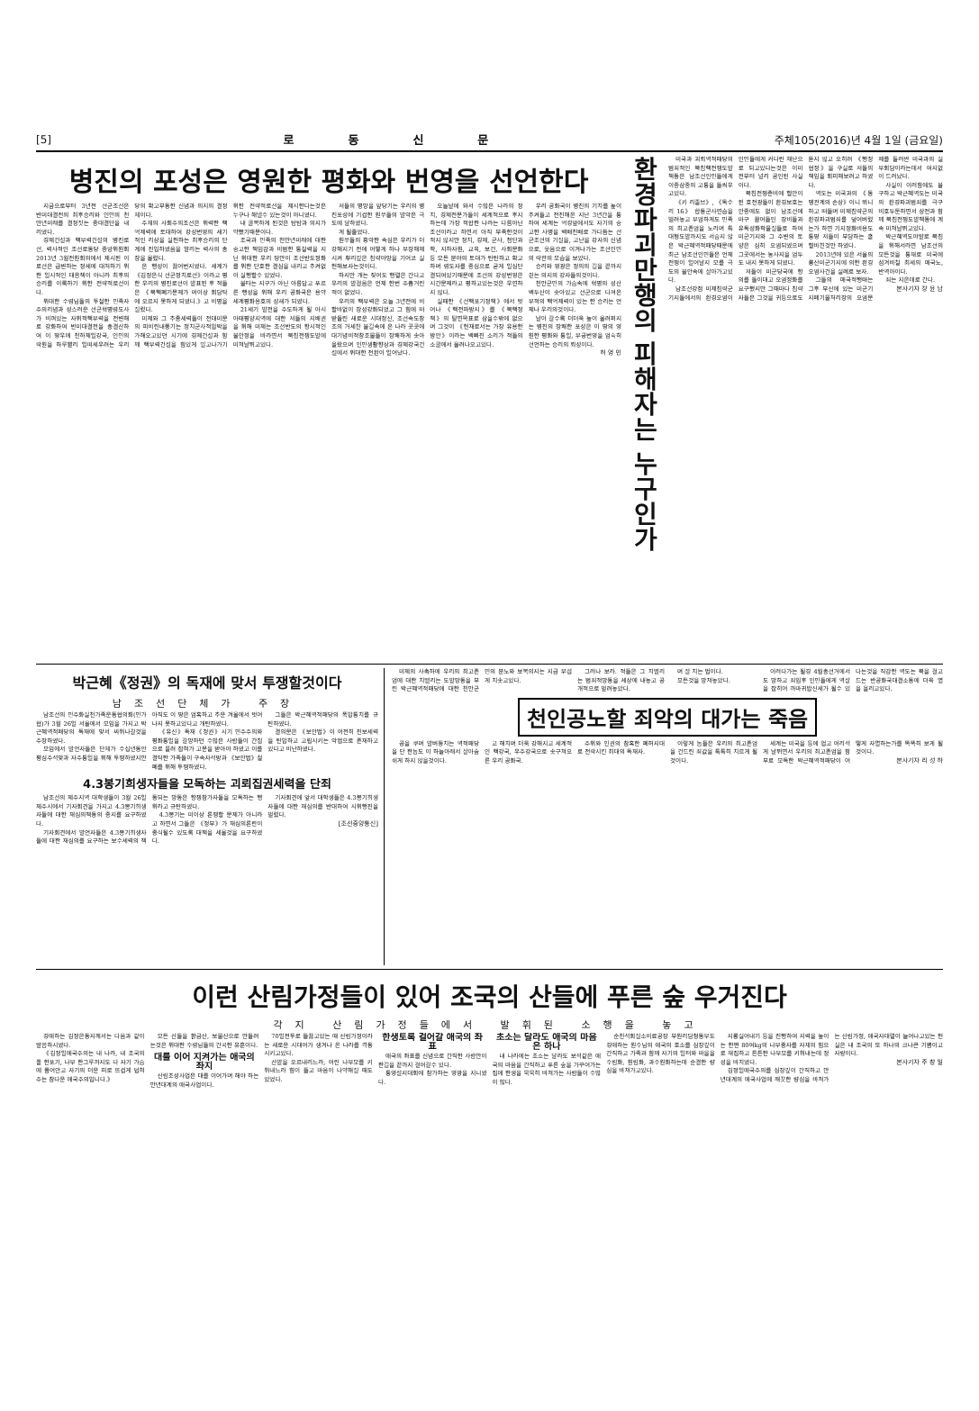[5] 로동신문 주체105(2016)년 4월 1일 (금요일)
병진의 포성은 영원한 평화와 번영을 선언한다
지금으로부터 3년전 선군조선은 반미대결전의 최후승리와 인민의 천만년미래를 결정짓는 중대결단을 내리였다.
경제건설과 핵무력건설의 병진로선, 력사적인 조선로동당 중앙위원회 2013년 3월전원회의에서 제시된 이 로선은 급변하는 정세에 대처하기 위한 일시적인 대응책이 아니라 최후의 승리를 이룩하기 위한 전략적로선이다.
위대한 수령님들의 투철한 민족자주의리념과 성스러운 선군혁명령도사가 비껴있는 자위적핵무력을 전변해로 강화하여 반미대결전을 총결산하여 이 땅우에 천하제일강국, 인민의 락원을 하루빨리 일떠세우려는 우리 당의 확고부동한 신념과 의지의 결정체이다.
주체의 사회주의조선은 위력한 핵억제력에 토대하여 강성번영의 세기적인 리상을 실현하는 최후승리의 단계에 진입하였음을 알리는 력사의 총장을 울렸다.
온 행성이 끓어번지였다. 세계가 《김정은식 선군정치로선》이라고 평한 우리의 병진로선이 발표된 후 적들은 《북핵폐기문제가 머이상 회담탁에 오르지 못하게 되였다.》고 비명을 질렀다.
미제와 그 추종세력들이 전대미문의 피비린내풍기는 정치군사적압박을 가해오고있던 시기에 경제건설과 함께 핵무력건설을 힘있게 밀고나가기 위한 전략적로선을 제시한다는것은 누구나 해낼수 있는것이 아니였다.
내 굴복하게 된것은 탐탐과 의지가 약했기때문이다.
조국과 민족의 천만년미래에 대한 숭고한 책임감과 비범한 통찰력을 지닌 위대한 우리 탕만이 조선반도정화를 위한 단호한 결심을 내리고 추켜없이 실행할수 있었다.
불타는 지구가 아닌 아름답고 푸르른 행성을 위해 우리 공화국은 용약 세계평화옹호의 성새가 되였다.
21세기 발전을 주도하게 될 아시아태평양지역에 대한 저들의 지배권을 위해 미제는 조선반도의 항시적인 불안정을 바라면서 북침전쟁도발에 미쳐날뛰고있다.
저들의 명망을 앞당기는 우리의 병진포성에 기겁한 원쑤들의 발악은 극도에 달하였다.
게 될줄었다.
원쑤들의 흉악한 속심은 우리가 더 강해지기 전에 어떻게 하나 무장해제시켜 뿌리깊은 침략야망을 기어코 실현해보자는것이다.
하지만 개는 짖어도 행렬은 간다고 우리의 발걸음은 언제 한번 주춤거린적이 없었다.
우리의 핵무력은 오늘 3년전에 비할바없이 장성강화되었고 그 힘에 떠받들린 새로운 시대정신, 조선속도창조의 거세찬 불길속에 온 나라 곳곳에 대기념비적창조물들이 장쾌하게 솟아올랐으며 인민생활향상과 경제강국건설에서 위대한 전환이 일어났다.
오늘날에 와서 수많은 나라의 정치, 경제전문가들이 세계적으로 후지하는데 가장 적합한 나라는 다름아닌 조선이라고 하면서 아직 부족한것이 적지 않지만 정치, 경제, 군사, 첨단과학, 지하자원, 교육, 보건, 사회문화 등 모든 분야의 토대가 탄탄하고 확고하며 령도자를 중심으로 굳게 일심단결되여있기때문에 조선의 강성번영은 시간문제라고 평하고있는것은 우연하지 않다.
실패한 《선핵포기정책》에서 벗어나 《핵전파방지》를 《북핵정책》의 탈면목표로 삼을수밖에 없으며 그것이 《현재로서는 가장 유용한 방안》이라는 백빠진 소리가 적들의 소굴에서 울려나오고있다.
우리 공화국이 병진의 기치를 높이 추켜들고 전진해온 지난 3년간을 통하여 세계는 억경앞에서도 자기의 숭고한 사명을 백배천배로 가다듬는 선군조선의 기질을, 고난을 강자의 신념으로, 웃음으로 이겨나가는 조선인민의 락관의 모습을 보았다.
승리와 영광은 정의의 길을 끝까지 걷는 의지의 강자들의것이다.
천만군민의 가슴속에 혁명의 성산 백두산이 솟아있고 선군으로 다져온 무적의 핵억제력이 있는 한 승리는 언제나 우리의것이다.
날이 갈수록 더더욱 높이 울려퍼지는 병진의 장쾌한 포성은 이 땅의 영원한 평화와 통일, 무궁번영을 엄숙히 선언하는 승리의 뢰성이다.
허 영 민
환경파괴만행의 피해자는 누구인가
미국과 괴뢰역적패당의 범죄적인 북침핵전쟁도발책동은 남조선인민들에게 이중삼중의 고통을 들씌우고있다.
《키 리졸브》, 《독수리 16》 합동군사연습을 벌려놓고 무엄하게도 민족의 최고존엄을 노리며 특대형도발까지도 서슴지 않은 박근혜역적패당때문에 최근 남조선인민들은 언제 전쟁이 일어날지 모를 극도의 불안속에 살아가고있다.
남조선강점 미제침략군기지들에서의 환경오염이 인민들에게 커다란 재난으로 되고있다는것은 이미 전부터 널리 공인된 사실이다.
북침전쟁준비에 혈안이 된 호전광들이 환경보호는 안중에도 없이 남조선에 마구 끌어들인 장비들과 유독성화학물질들로 하여 미군기지와 그 주변의 토양은 심히 오염되였으며 그곳에서는 농사지을 엄두도 내지 못하게 되였다.
저들이 미군당국에 항의를 들이대고 오염정화를 요구했지만 그때마다 침략자들은 그것을 귀등으로도 듣지 않고 오히려 《행정협정》을 구실로 저들의 책임을 회피해보려고 하였다.
역도는 미국과의 《동맹관계의 손상》이니 뭐니 하고 떠들며 미제침략군의 환경파괴범죄를 덮어버렸는가 하면 기지정화비용도 통땅 저들이 부담하는 출혈바친것만 하였다.
2013년에 있은 서울의 룡산미군기지에 의한 환경오염사건을 실례로 보자.
그들의 매국적행태는 그후 부산에 있는 미군기지페기물처리장의 오염문제를 둘러싼 미국과의 실무회담이라는데서 여지없이 드러났다.
사실이 이러함에도 불구하고 박근혜역도는 미국의 환경파괴범죄를 극구 비호두둔하면서 상전과 함께 북침전쟁도발책동에 계속 미쳐날뛰고있다.
박근혜역도야말로 북침을 위해서라면 남조선의 모든것을 통채로 미국에 섬겨바칠 최세의 매국노, 반역아이다.
죄는 지은데로 간다.
본사기자 장 윤 남
박근혜《정권》의 독재에 맞서 투쟁할것이다
남조선단체가 주장
남조선의 민주화실천가족운동협의회(민가협)가 3월 26일 서울에서 모임을 가지고 박근혜역적패당의 독재에 맞서 싸워나갈것을 주장하였다.
모임에서 발언자들은 단체가 수십년동안 평심주석맞과 자주통일을 위해 투쟁하였지만 아직도 이 땅은 엄혹하고 추운 겨울에서 벗어나지 못하고있다고 개탄하였다.
《유신》독재《정권》시기 민주주의와 평화통일을 갈망하던 수많은 사람들이 간첩으로 몰려 잡혀가 고문을 받아야 하였고 이를 결탁한 가족들이 구속자석방과 《보안법》철폐를 위해 투쟁하였다.
그들은 박근혜역적패당의 폭압통치를 규탄하였다.
결의문은 《보안법》이 어전히 진보세력을 탄압하고 고립시키는 악법으로 존재하고있다고 비난하였다.
4.3봉기희생자들을 모독하는 괴뢰집권세력을 단죄
남조선의 제주지역 대학생들이 3월 26일 제주시에서 기자회견을 가지고 4.3봉기희생자들에 대한 재심의책동의 중지를 요구하였다.
기자회견에서 발언자들은 4.3봉기희생자들에 대한 재심의를 요구하는 보수세력의 책동되는 망동은 항쟁참가자들을 모독하는 행위라고 규탄하였다.
4.3봉기는 미이상 론쟁할 문제가 아니라고 하면서 그들은 《정부》가 재심의론란이 종식될수 있도록 대책을 세울것을 요구하였다.
기자회견에 앞서 대학생들은 4.3봉기희생자들에 대한 재심의를 반대하여 시위행진을 벌렸다.
[조선중앙통신]
미제의 사촉하에 우리의 최고존엄에 대한 치떨리는 도발망동을 부린 박근혜역적패당에 대한 천만군민의 분노와 보복의지는 지금 무섭게 치솟고있다.
그러나 보라. 적들은 그 치떨리는 범죄적망동을 세상에 내놓고 공개적으로 벌려놓았다.
며 잘 치는 법이다.
모든것을 망쳐놓았다.
이러다가는 될경 4월총선거에서도 망하고 죄임후 인민들에게 역살을 잡히어 까마귀밥신세가 될수 있다는것을 직감한 역도는 북을 걸고 드는 반공화국대결소동에 더욱 열을 올리고있다.
천인공노할 죄악의 대가는 죽음
공을 쿠며 발버둥치는 역적패당을 단 한놈도 이 하늘아래서 살아숨쉬게 하지 않을것이다.
고 해치며 더욱 강해지고 세계적인 핵강국, 우주강국으로 솟구쳐오른 우리 공화국.
주위와 인권의 참혹한 폐허지대로 전락시킨 최대의 독재자.
이렇게 놈들은 우리의 최고존엄을 건드린 죄값을 톡톡히 치르게 될것이다.
세계는 미국을 등에 업고 어리석게 날뛰면서 우리의 최고존엄을 함부로 모독한 박근혜역적패당이 어떻게 자멸하는가를 똑똑히 보게 될것이다.
본사기자 리 성 하
이런 산림가정들이 있어 조국의 산들에 푸른 숲 우거진다
각지 산림가정들에서 발휘된 소행을 놓고
경애하는 김정은동지께서는 다음과 같이 말씀하시였다.
《김정일애국주의는 내 나라, 내 조국의 풀 한포기, 나무 한그루까지도 다 자기 가슴에 품어안고 자기의 더운 피로 뜨겁게 덥혀주는 참다운 애국주의입니다.》
모든 산들을 황금산, 보물산으로 만들려는것은 위대한 수령님들의 간곡한 유훈이다.
대를 이어 지켜가는 애국의 좌지
산림조성사업은 대를 이어가며 해야 하는 만년대계의 애국사업이다.
70일전투로 들끓고있는 때 산림가정이라는 새로운 시대어가 생겨나 온 나라를 격동시키고있다.
산발을 오르내리느라, 어린 나무모를 키워내느라 힘이 들고 마음이 나약해질 때도 있었다.
한생토록 걸어갈 애국의 좌표
애국의 좌표를 신념으로 간직한 사람만이 한길을 끝까지 걸어갈수 있다.
통영설지대회에 참가하는 영광을 지니였다.
초소는 달라도 애국의 마음은 하나
내 나라에는 초소는 달라도 보석같은 애국의 마음을 간직하고 푸른 숲을 가꾸어가는 집에 한생을 묵묵히 바쳐가는 사람들이 수많이 많다.
순천석회질소비료공장 부원리담청동무도 경애하는 원수님의 애국의 호소를 심장깊이 간직하고 가족과 함께 자기의 일터와 마을을 수림화, 원림화, 과수원화하는데 순결한 량심을 바쳐가고있다.
지롱실어내기 등을 진행하여 지력을 높이는 한편 80여kg의 나무종자를 자체의 힘으로 채집하고 튼튼한 나무모를 키워내는데 정성을 바치였다.
김정일애국주의를 심장깊이 간직하고 만년대계의 애국사업에 깨끗한 량심을 바쳐가는 산림가정, 애국자대렬이 늘어나고있는 현실은 내 조국의 또 하나의 크나큰 기쁨이고 자랑이다.
본사기자 주 창 일